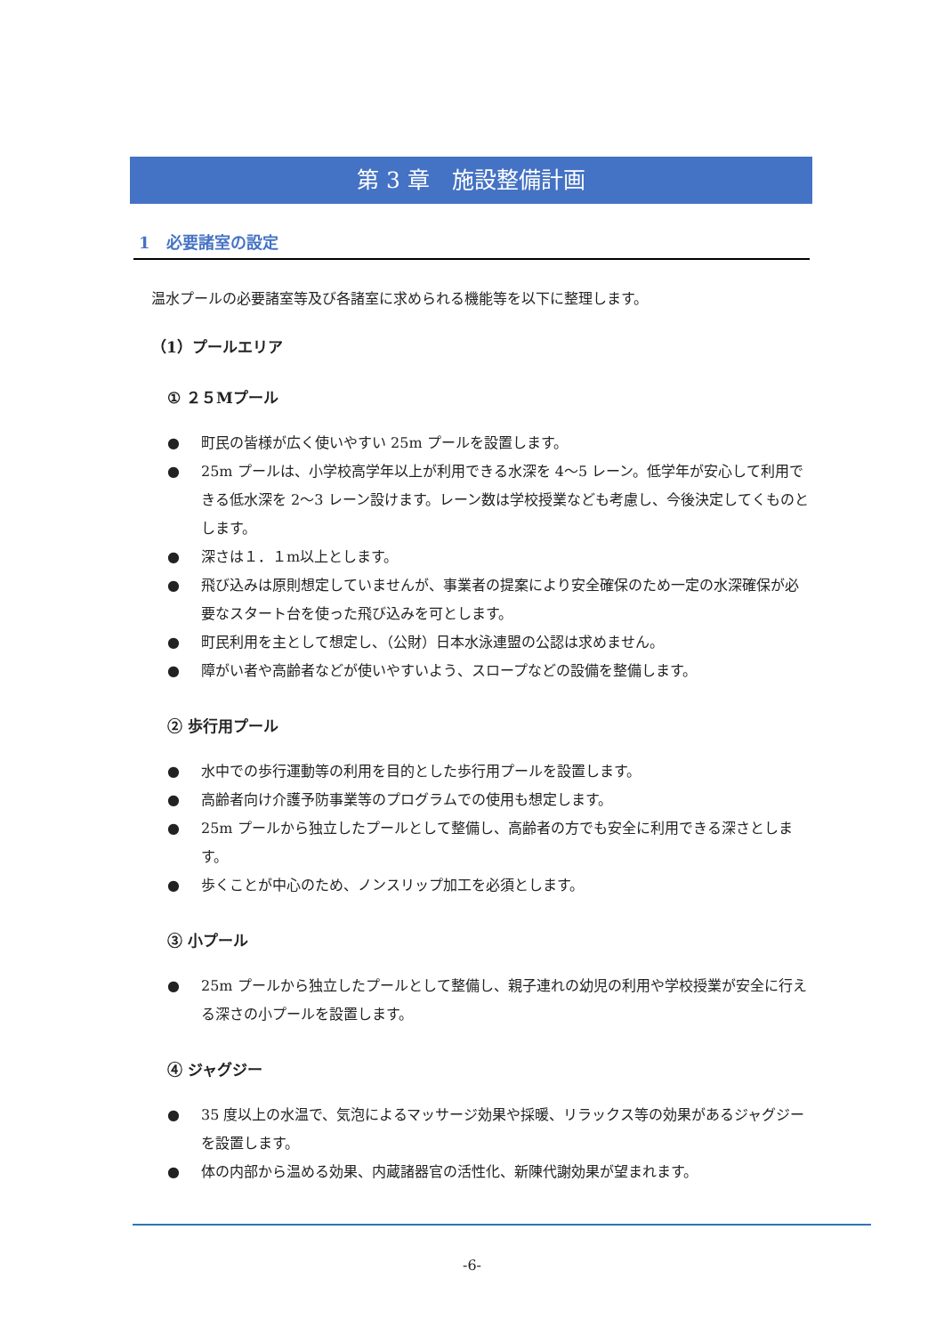第 3 章　施設整備計画
1　必要諸室の設定
温水プールの必要諸室等及び各諸室に求められる機能等を以下に整理します。
（1）プールエリア
① ２５Mプール
● 町民の皆様が広く使いやすい 25m プールを設置します。
● 25m プールは、小学校高学年以上が利用できる水深を 4～5 レーン。低学年が安心して利用できる低水深を 2～3 レーン設けます。レーン数は学校授業なども考慮し、今後決定してくものとします。
● 深さは１．１m以上とします。
● 飛び込みは原則想定していませんが、事業者の提案により安全確保のため一定の水深確保が必要なスタート台を使った飛び込みを可とします。
● 町民利用を主として想定し、（公財）日本水泳連盟の公認は求めません。
● 障がい者や高齢者などが使いやすいよう、スロープなどの設備を整備します。
② 歩行用プール
● 水中での歩行運動等の利用を目的とした歩行用プールを設置します。
● 高齢者向け介護予防事業等のプログラムでの使用も想定します。
● 25m プールから独立したプールとして整備し、高齢者の方でも安全に利用できる深さとします。
● 歩くことが中心のため、ノンスリップ加工を必須とします。
③ 小プール
● 25m プールから独立したプールとして整備し、親子連れの幼児の利用や学校授業が安全に行える深さの小プールを設置します。
④ ジャグジー
● 35 度以上の水温で、気泡によるマッサージ効果や採暖、リラックス等の効果があるジャグジーを設置します。
● 体の内部から温める効果、内蔵諸器官の活性化、新陳代謝効果が望まれます。
-6-